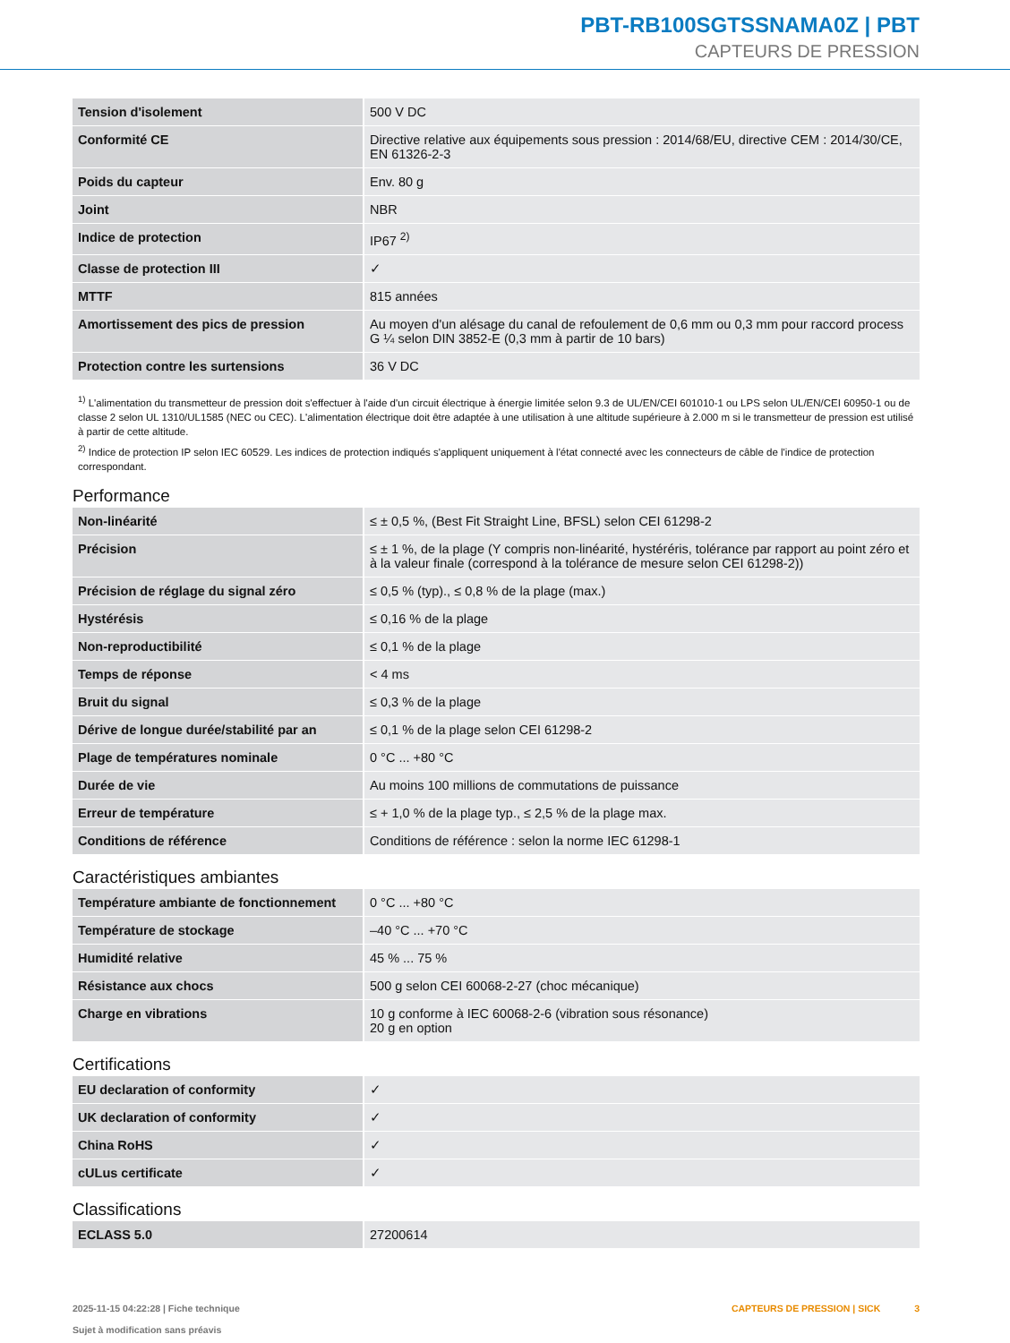PBT-RB100SGTSSNAMA0Z | PBT
CAPTEURS DE PRESSION
| Tension d'isolement | 500 V DC |
| Conformité CE | Directive relative aux équipements sous pression : 2014/68/EU, directive CEM : 2014/30/CE, EN 61326-2-3 |
| Poids du capteur | Env. 80 g |
| Joint | NBR |
| Indice de protection | IP67 <sup>2)</sup> |
| Classe de protection III | ✓ |
| MTTF | 815 années |
| Amortissement des pics de pression | Au moyen d'un alésage du canal de refoulement de 0,6 mm ou 0,3 mm pour raccord process G ¼ selon DIN 3852-E (0,3 mm à partir de 10 bars) |
| Protection contre les surtensions | 36 V DC |
<sup>1)</sup> L'alimentation du transmetteur de pression doit s'effectuer à l'aide d'un circuit électrique à énergie limitée selon 9.3 de UL/EN/CEI 601010-1 ou LPS selon UL/EN/CEI 60950-1 ou de classe 2 selon UL 1310/UL1585 (NEC ou CEC). L'alimentation électrique doit être adaptée à une utilisation à une altitude supérieure à 2.000 m si le transmetteur de pression est utilisé à partir de cette altitude.
<sup>2)</sup> Indice de protection IP selon IEC 60529. Les indices de protection indiqués s'appliquent uniquement à l'état connecté avec les connecteurs de câble de l'indice de protection correspondant.
Performance
| Non-linéarité | ≤ ± 0,5 %, (Best Fit Straight Line, BFSL) selon CEI 61298-2 |
| Précision | ≤ ± 1 %, de la plage (Y compris non-linéarité, hystéréris, tolérance par rapport au point zéro et à la valeur finale (correspond à la tolérance de mesure selon CEI 61298-2)) |
| Précision de réglage du signal zéro | ≤ 0,5 % (typ)., ≤ 0,8 % de la plage (max.) |
| Hystérésis | ≤ 0,16 % de la plage |
| Non-reproductibilité | ≤ 0,1 % de la plage |
| Temps de réponse | < 4 ms |
| Bruit du signal | ≤ 0,3 % de la plage |
| Dérive de longue durée/stabilité par an | ≤ 0,1 % de la plage selon CEI 61298-2 |
| Plage de températures nominale | 0 °C ... +80 °C |
| Durée de vie | Au moins 100 millions de commutations de puissance |
| Erreur de température | ≤ + 1,0 % de la plage typ., ≤ 2,5 % de la plage max. |
| Conditions de référence | Conditions de référence : selon la norme IEC 61298-1 |
Caractéristiques ambiantes
| Température ambiante de fonctionnement | 0 °C ... +80 °C |
| Température de stockage | –40 °C ... +70 °C |
| Humidité relative | 45 % ... 75 % |
| Résistance aux chocs | 500 g selon CEI 60068-2-27 (choc mécanique) |
| Charge en vibrations | 10 g conforme à IEC 60068-2-6 (vibration sous résonance) 20 g en option |
Certifications
| EU declaration of conformity | ✓ |
| UK declaration of conformity | ✓ |
| China RoHS | ✓ |
| cULus certificate | ✓ |
Classifications
| ECLASS 5.0 | 27200614 |
2025-11-15 04:22:28 | Fiche technique
Sujet à modification sans préavis
CAPTEURS DE PRESSION | SICK 3